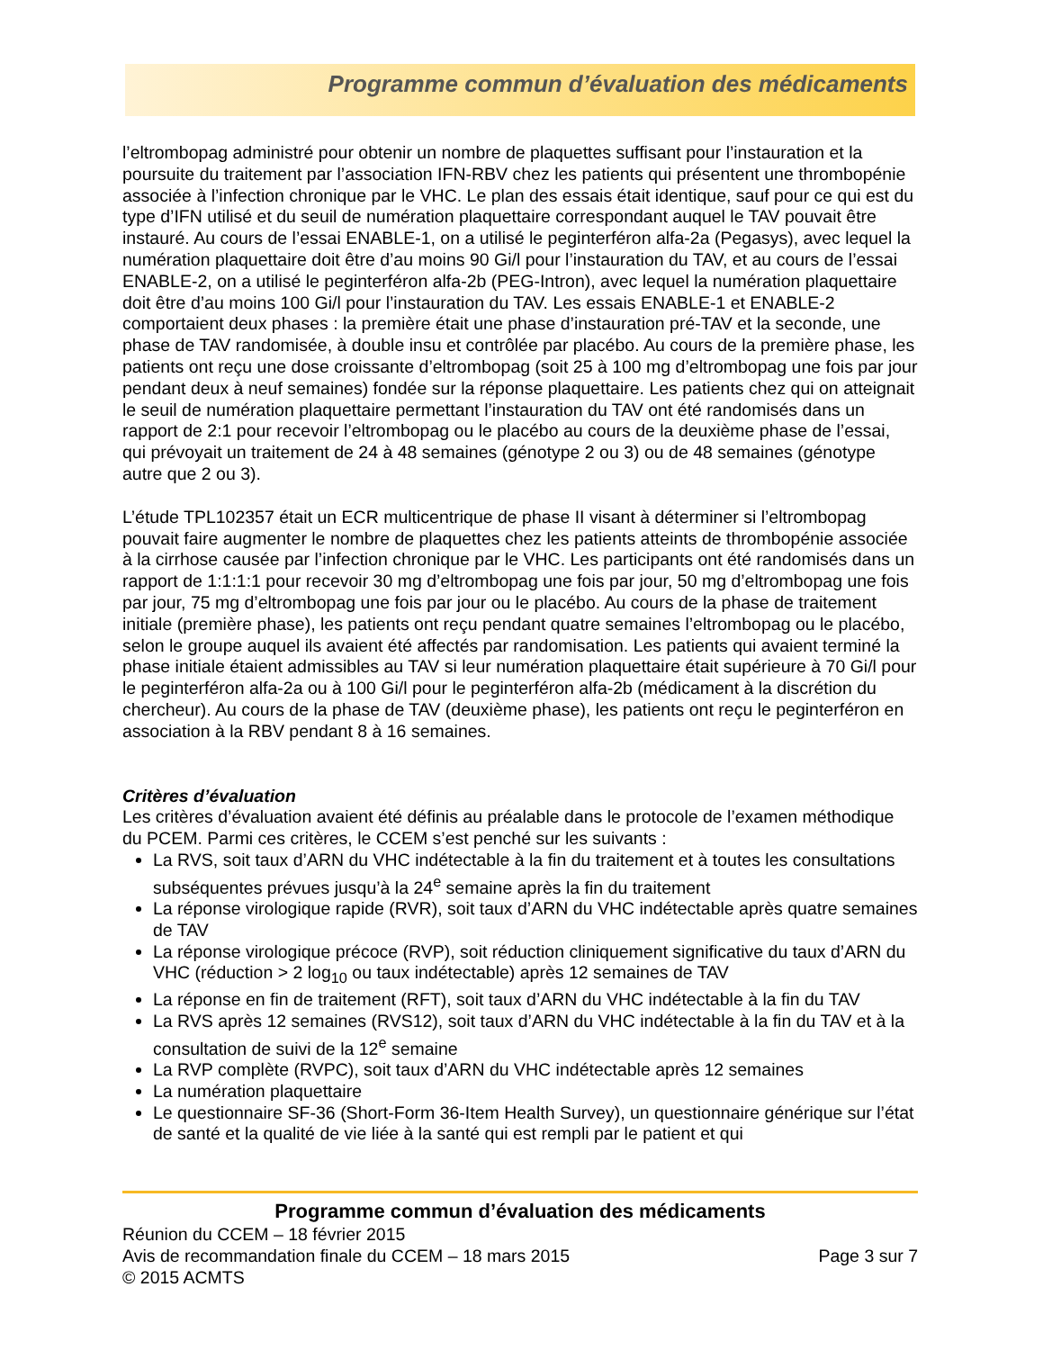Programme commun d’évaluation des médicaments
l’eltrombopag administré pour obtenir un nombre de plaquettes suffisant pour l’instauration et la poursuite du traitement par l’association IFN-RBV chez les patients qui présentent une thrombopénie associée à l’infection chronique par le VHC. Le plan des essais était identique, sauf pour ce qui est du type d’IFN utilisé et du seuil de numération plaquettaire correspondant auquel le TAV pouvait être instauré. Au cours de l’essai ENABLE-1, on a utilisé le peginterféron alfa-2a (Pegasys), avec lequel la numération plaquettaire doit être d’au moins 90 Gi/l pour l’instauration du TAV, et au cours de l’essai ENABLE-2, on a utilisé le peginterféron alfa-2b (PEG-Intron), avec lequel la numération plaquettaire doit être d’au moins 100 Gi/l pour l’instauration du TAV. Les essais ENABLE-1 et ENABLE-2 comportaient deux phases : la première était une phase d’instauration pré-TAV et la seconde, une phase de TAV randomisée, à double insu et contrôlée par placébo. Au cours de la première phase, les patients ont reçu une dose croissante d’eltrombopag (soit 25 à 100 mg d’eltrombopag une fois par jour pendant deux à neuf semaines) fondée sur la réponse plaquettaire. Les patients chez qui on atteignait le seuil de numération plaquettaire permettant l’instauration du TAV ont été randomisés dans un rapport de 2:1 pour recevoir l’eltrombopag ou le placébo au cours de la deuxième phase de l’essai, qui prévoyait un traitement de 24 à 48 semaines (génotype 2 ou 3) ou de 48 semaines (génotype autre que 2 ou 3).
L’étude TPL102357 était un ECR multicentrique de phase II visant à déterminer si l’eltrombopag pouvait faire augmenter le nombre de plaquettes chez les patients atteints de thrombopénie associée à la cirrhose causée par l’infection chronique par le VHC. Les participants ont été randomisés dans un rapport de 1:1:1:1 pour recevoir 30 mg d’eltrombopag une fois par jour, 50 mg d’eltrombopag une fois par jour, 75 mg d’eltrombopag une fois par jour ou le placébo. Au cours de la phase de traitement initiale (première phase), les patients ont reçu pendant quatre semaines l’eltrombopag ou le placébo, selon le groupe auquel ils avaient été affectés par randomisation. Les patients qui avaient terminé la phase initiale étaient admissibles au TAV si leur numération plaquettaire était supérieure à 70 Gi/l pour le peginterféron alfa-2a ou à 100 Gi/l pour le peginterféron alfa-2b (médicament à la discrétion du chercheur). Au cours de la phase de TAV (deuxième phase), les patients ont reçu le peginterféron en association à la RBV pendant 8 à 16 semaines.
Critères d’évaluation
Les critères d’évaluation avaient été définis au préalable dans le protocole de l’examen méthodique du PCEM. Parmi ces critères, le CCEM s’est penché sur les suivants :
La RVS, soit taux d’ARN du VHC indétectable à la fin du traitement et à toutes les consultations subséquentes prévues jusqu’à la 24<sup>e</sup> semaine après la fin du traitement
La réponse virologique rapide (RVR), soit taux d’ARN du VHC indétectable après quatre semaines de TAV
La réponse virologique précoce (RVP), soit réduction cliniquement significative du taux d’ARN du VHC (réduction > 2 log<sub>10</sub> ou taux indétectable) après 12 semaines de TAV
La réponse en fin de traitement (RFT), soit taux d’ARN du VHC indétectable à la fin du TAV
La RVS après 12 semaines (RVS12), soit taux d’ARN du VHC indétectable à la fin du TAV et à la consultation de suivi de la 12<sup>e</sup> semaine
La RVP complète (RVPC), soit taux d’ARN du VHC indétectable après 12 semaines
La numération plaquettaire
Le questionnaire SF-36 (Short-Form 36-Item Health Survey), un questionnaire générique sur l’état de santé et la qualité de vie liée à la santé qui est rempli par le patient et qui
Programme commun d’évaluation des médicaments
Réunion du CCEM – 18 février 2015
Avis de recommandation finale du CCEM – 18 mars 2015 Page 3 sur 7
© 2015 ACMTS